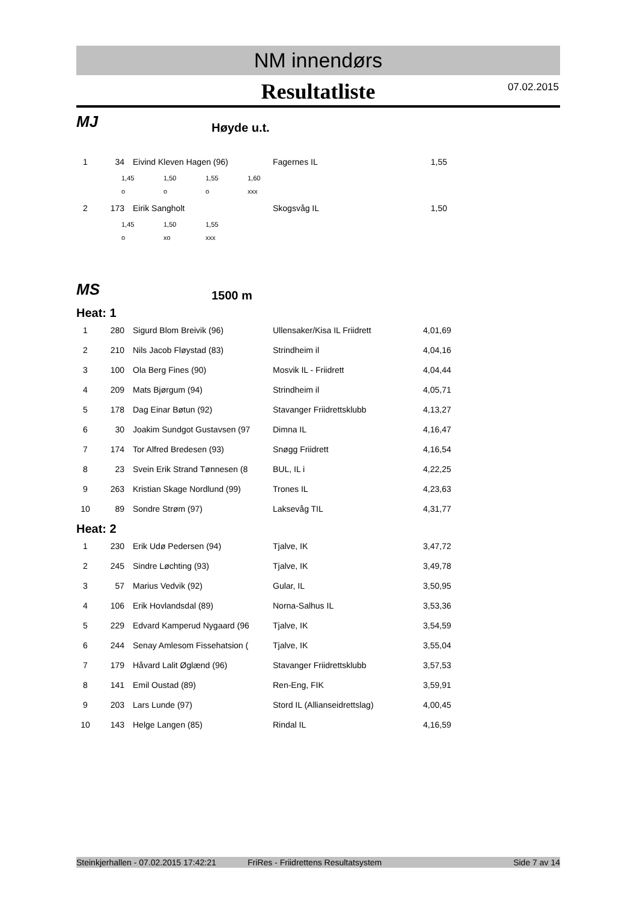NM innendørs
Resultatliste 07.02.2015
MJ
Høyde u.t.
| 1 | 34 | Eivind Kleven Hagen (96) | Fagernes IL | 1,55 |
| 1,45 | 1,50 | 1,55 | 1,60 |
| o | o | o | xxx |
| 2 | 173 | Eirik Sangholt | Skogsvåg IL | 1,50 |
| 1,45 | 1,50 | 1,55 |
| o | xo | xxx |
MS
1500 m
Heat: 1
| 1 | 280 | Sigurd Blom Breivik (96) | Ullensaker/Kisa IL Friidrett | 4,01,69 |
| 2 | 210 | Nils Jacob Fløystad (83) | Strindheim il | 4,04,16 |
| 3 | 100 | Ola Berg Fines (90) | Mosvik IL - Friidrett | 4,04,44 |
| 4 | 209 | Mats Bjørgum (94) | Strindheim il | 4,05,71 |
| 5 | 178 | Dag Einar Bøtun (92) | Stavanger Friidrettsklubb | 4,13,27 |
| 6 | 30 | Joakim Sundgot Gustavsen (97 | Dimna IL | 4,16,47 |
| 7 | 174 | Tor Alfred Bredesen (93) | Snøgg Friidrett | 4,16,54 |
| 8 | 23 | Svein Erik Strand Tønnesen (8 | BUL, IL i | 4,22,25 |
| 9 | 263 | Kristian Skage Nordlund (99) | Trones IL | 4,23,63 |
| 10 | 89 | Sondre Strøm (97) | Laksevåg TIL | 4,31,77 |
Heat: 2
| 1 | 230 | Erik Udø Pedersen (94) | Tjalve, IK | 3,47,72 |
| 2 | 245 | Sindre Løchting (93) | Tjalve, IK | 3,49,78 |
| 3 | 57 | Marius Vedvik (92) | Gular, IL | 3,50,95 |
| 4 | 106 | Erik Hovlandsdal (89) | Norna-Salhus IL | 3,53,36 |
| 5 | 229 | Edvard Kamperud Nygaard (96 | Tjalve, IK | 3,54,59 |
| 6 | 244 | Senay Amlesom Fissehatsion ( | Tjalve, IK | 3,55,04 |
| 7 | 179 | Håvard Lalit Øglænd (96) | Stavanger Friidrettsklubb | 3,57,53 |
| 8 | 141 | Emil Oustad (89) | Ren-Eng, FIK | 3,59,91 |
| 9 | 203 | Lars Lunde (97) | Stord IL (Allianseidrettslag) | 4,00,45 |
| 10 | 143 | Helge Langen (85) | Rindal IL | 4,16,59 |
Steinkjerhallen - 07.02.2015 17:42:21 FriRes - Friidrettens Resultatsystem Side 7 av 14